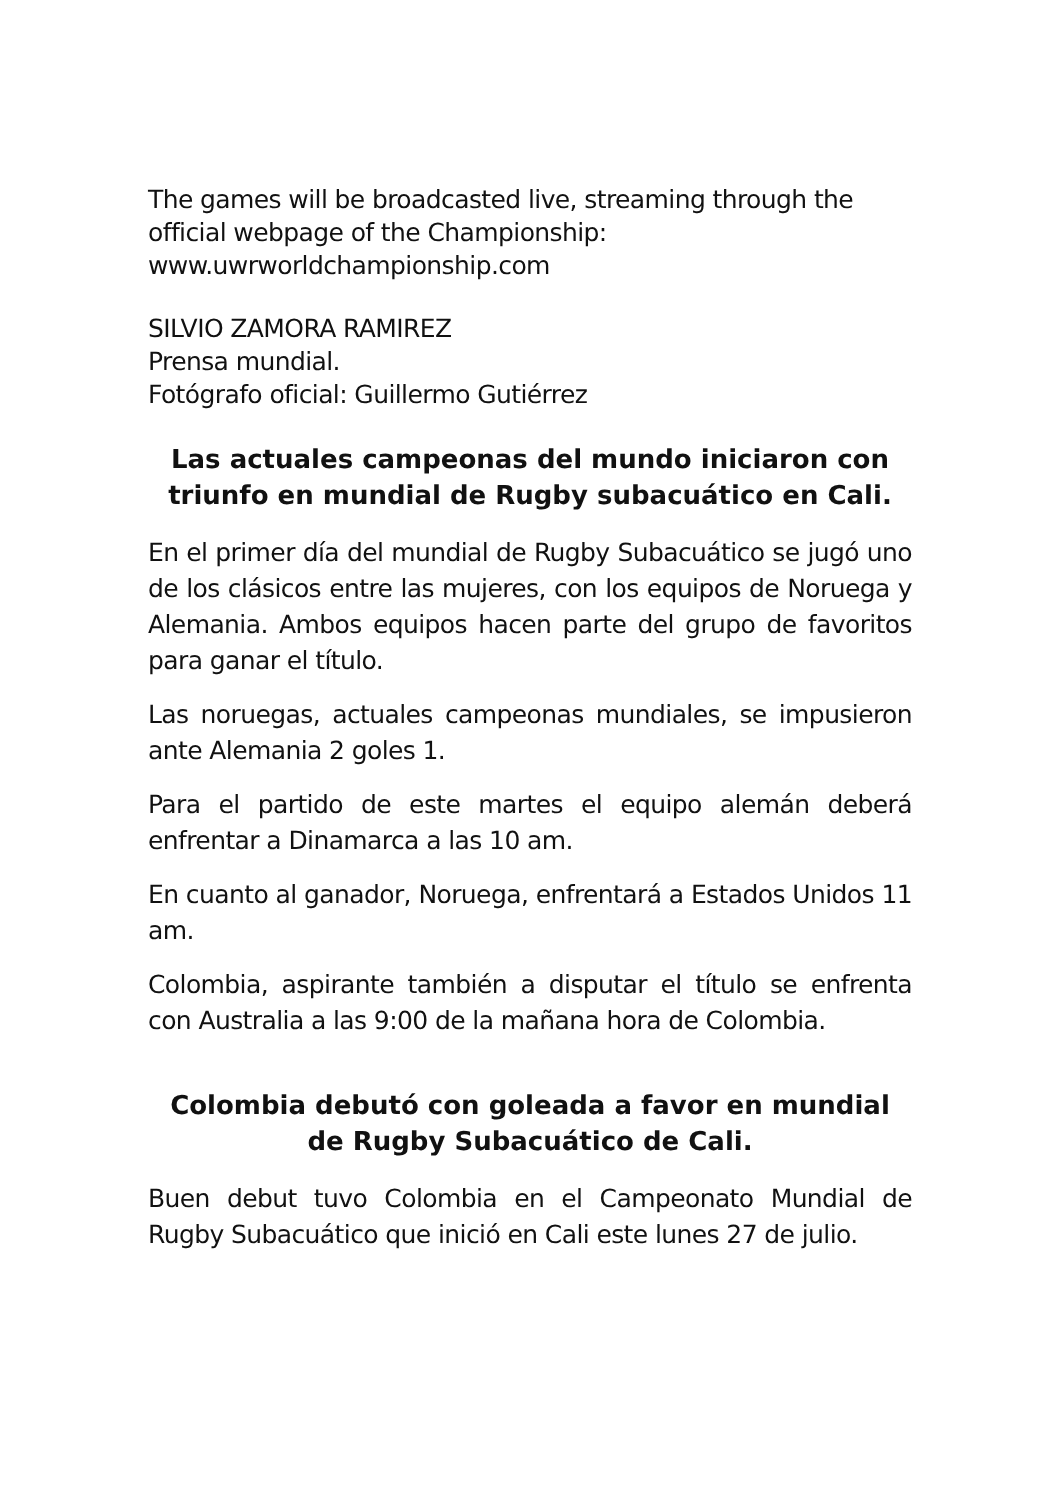The games will be broadcasted live, streaming through the official webpage of the Championship:
www.uwrworldchampionship.com
SILVIO ZAMORA RAMIREZ
Prensa mundial.
Fotógrafo oficial: Guillermo Gutiérrez
Las actuales campeonas del mundo iniciaron con triunfo en mundial de Rugby subacuático en Cali.
En el primer día del mundial de Rugby Subacuático se jugó uno de los clásicos entre las mujeres, con los equipos de Noruega y Alemania. Ambos equipos hacen parte del grupo de favoritos para ganar el título.
Las noruegas, actuales campeonas mundiales, se impusieron ante Alemania 2 goles 1.
Para el partido de este martes el equipo alemán deberá enfrentar a Dinamarca a las 10 am.
En cuanto al ganador, Noruega, enfrentará a Estados Unidos 11 am.
Colombia, aspirante también a disputar el título se enfrenta con Australia a las 9:00 de la mañana hora de Colombia.
Colombia debutó con goleada a favor en mundial de Rugby Subacuático de Cali.
Buen debut tuvo Colombia en el Campeonato Mundial de Rugby Subacuático que inició en Cali este lunes 27 de julio.